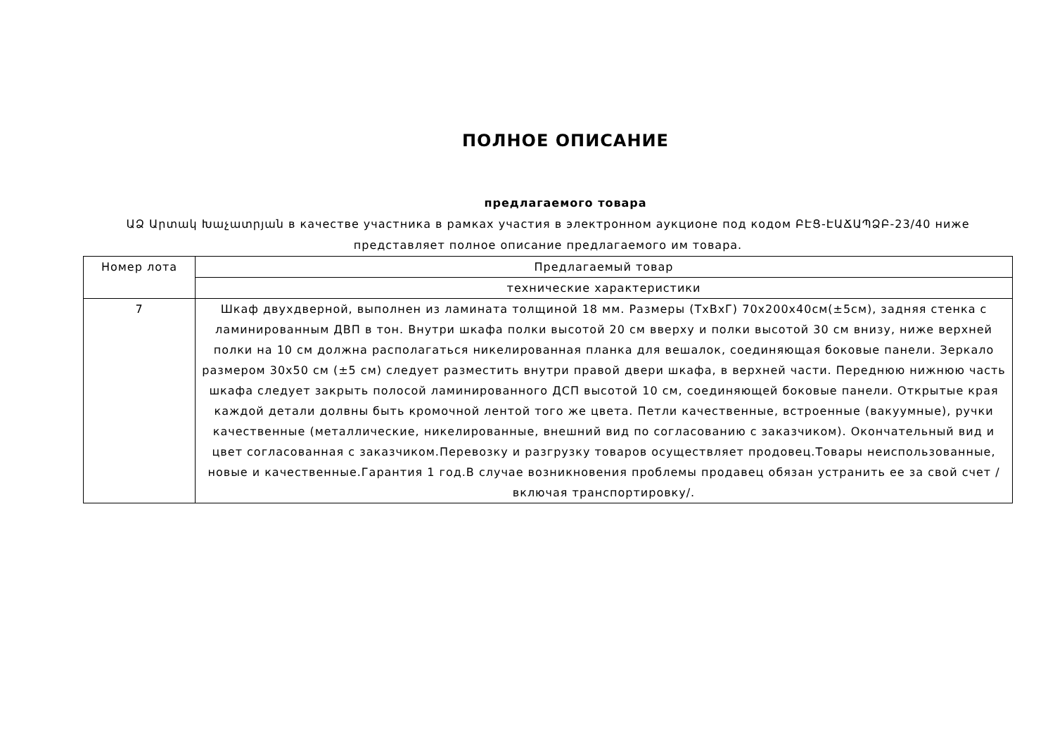ПОЛНОЕ ОПИСАНИЕ
предлагаемого товара
ԱՁ Արտակ Խաչատրյան в качестве участника в рамках участия в электронном аукционе под кодом ԲԷՑ-ԷԱՃԱՊՁԲ-23/40 ниже представляет полное описание предлагаемого им товара.
| Номер лота | Предлагаемый товар |
| | технические характеристики |
| 7 | Шкаф двухдверной, выполнен из ламината толщиной 18 мм. Размеры (ТхВхГ) 70х200х40см(±5см), задняя стенка с ламинированным ДВП в тон. Внутри шкафа полки высотой 20 см вверху и полки высотой 30 см внизу, ниже верхней полки на 10 см должна располагаться никелированная планка для вешалок, соединяющая боковые панели. Зеркало размером 30х50 см (±5 см) следует разместить внутри правой двери шкафа, в верхней части. Переднюю нижнюю часть шкафа следует закрыть полосой ламинированного ДСП высотой 10 см, соединяющей боковые панели. Открытые края каждой детали долвны быть кромочной лентой того же цвета. Петли качественные, встроенные (вакуумные), ручки качественные (металлические, никелированные, внешний вид по согласованию с заказчиком). Окончательный вид и цвет согласованная с заказчиком.Перевозку и разгрузку товаров осуществляет продовец.Товары неиспользованные, новые и качественные.Гарантия 1 год.В случае возникновения проблемы продавец обязан устранить ее за свой счет /включая транспортировку/. |